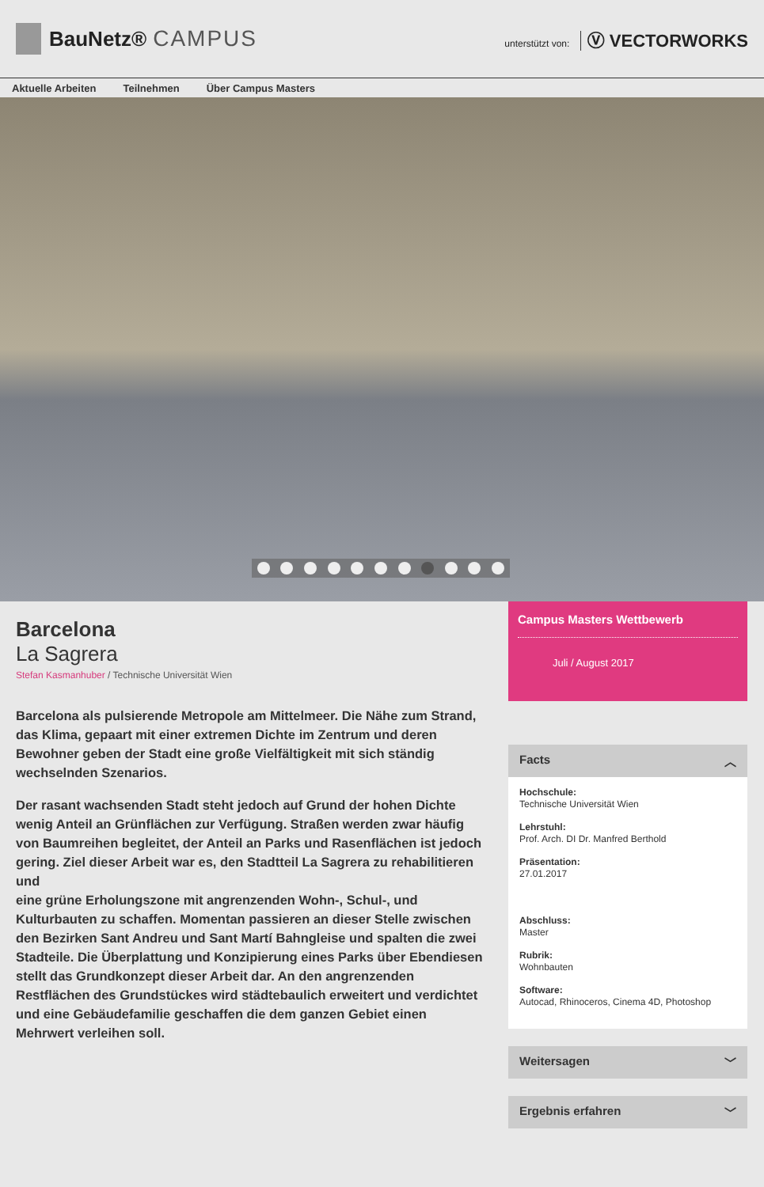BauNetz® CAMPUS
unterstützt von: Ⓥ VECTORWORKS
Aktuelle Arbeiten Teilnehmen Über Campus Masters
Barcelona
La Sagrera
Stefan Kasmanhuber / Technische Universität Wien
Barcelona als pulsierende Metropole am Mittelmeer. Die Nähe zum Strand, das Klima, gepaart mit einer extremen Dichte im Zentrum und deren Bewohner geben der Stadt eine große Vielfältigkeit mit sich ständig wechselnden Szenarios.
Der rasant wachsenden Stadt steht jedoch auf Grund der hohen Dichte wenig Anteil an Grünflächen zur Verfügung. Straßen werden zwar häufig von Baumreihen begleitet, der Anteil an Parks und Rasenflächen ist jedoch gering. Ziel dieser Arbeit war es, den Stadtteil La Sagrera zu rehabilitieren und
eine grüne Erholungszone mit angrenzenden Wohn-, Schul-, und Kulturbauten zu schaffen. Momentan passieren an dieser Stelle zwischen den Bezirken Sant Andreu und Sant Martí Bahngleise und spalten die zwei Stadteile. Die Überplattung und Konzipierung eines Parks über Ebendiesen stellt das Grundkonzept dieser Arbeit dar. An den angrenzenden Restflächen des Grundstückes wird städtebaulich erweitert und verdichtet und eine Gebäudefamilie geschaffen die dem ganzen Gebiet einen Mehrwert verleihen soll.
Campus Masters Wettbewerb
Juli / August 2017
Facts ︿
Hochschule:
Technische Universität Wien
Lehrstuhl:
Prof. Arch. DI Dr. Manfred Berthold
Präsentation:
27.01.2017
Abschluss:
Master
Rubrik:
Wohnbauten
Software:
Autocad, Rhinoceros, Cinema 4D, Photoshop
Weitersagen ﹀
Ergebnis erfahren ﹀